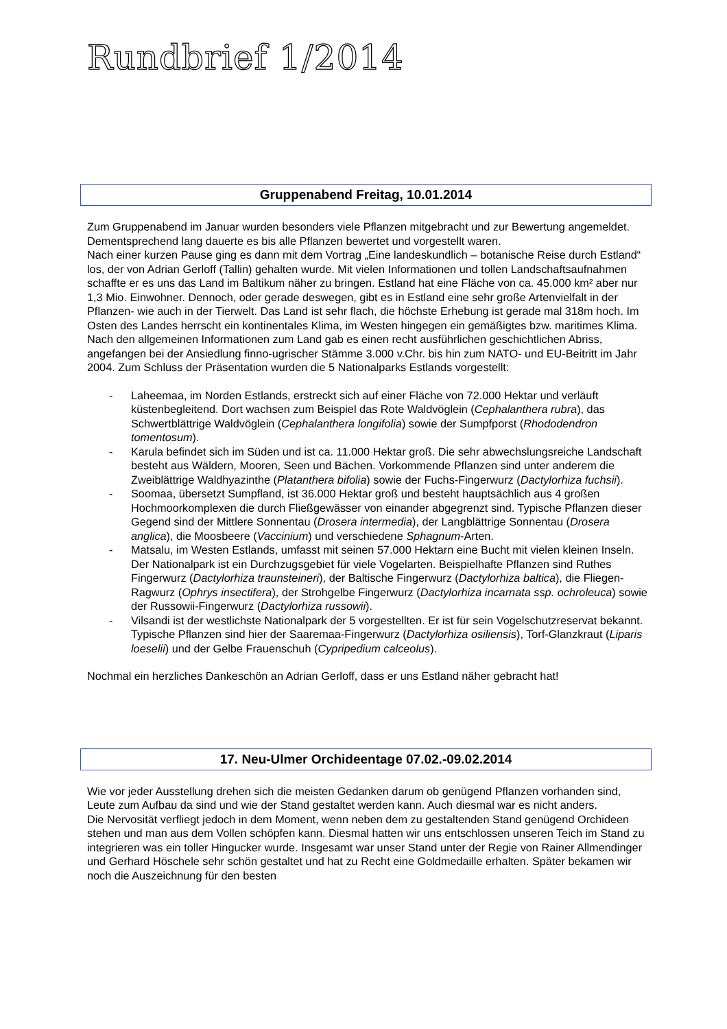Rundbrief 1/2014
Gruppenabend Freitag, 10.01.2014
Zum Gruppenabend im Januar wurden besonders viele Pflanzen mitgebracht und zur Bewertung angemeldet.
Dementsprechend lang dauerte es bis alle Pflanzen bewertet und vorgestellt waren.
Nach einer kurzen Pause ging es dann mit dem Vortrag „Eine landeskundlich – botanische Reise durch Estland“ los, der von Adrian Gerloff (Tallin) gehalten wurde. Mit vielen Informationen und tollen Landschaftsaufnahmen schaffte er es uns das Land im Baltikum näher zu bringen. Estland hat eine Fläche von ca. 45.000 km² aber nur 1,3 Mio. Einwohner. Dennoch, oder gerade deswegen, gibt es in Estland eine sehr große Artenvielfalt in der Pflanzen- wie auch in der Tierwelt. Das Land ist sehr flach, die höchste Erhebung ist gerade mal 318m hoch. Im Osten des Landes herrscht ein kontinentales Klima, im Westen hingegen ein gemäßigtes bzw. maritimes Klima. Nach den allgemeinen Informationen zum Land gab es einen recht ausführlichen geschichtlichen Abriss, angefangen bei der Ansiedlung finno-ugrischer Stämme 3.000 v.Chr. bis hin zum NATO- und EU-Beitritt im Jahr 2004. Zum Schluss der Präsentation wurden die 5 Nationalparks Estlands vorgestellt:
- Laheemaa, im Norden Estlands, erstreckt sich auf einer Fläche von 72.000 Hektar und verläuft küstenbegleitend. Dort wachsen zum Beispiel das Rote Waldvöglein (Cephalanthera rubra), das Schwertblättrige Waldvöglein (Cephalanthera longifolia) sowie der Sumpfporst (Rhododendron tomentosum).
- Karula befindet sich im Süden und ist ca. 11.000 Hektar groß. Die sehr abwechslungsreiche Landschaft besteht aus Wäldern, Mooren, Seen und Bächen. Vorkommende Pflanzen sind unter anderem die Zweiblättrige Waldhyazinthe (Platanthera bifolia) sowie der Fuchs-Fingerwurz (Dactylorhiza fuchsii).
- Soomaa, übersetzt Sumpfland, ist 36.000 Hektar groß und besteht hauptsächlich aus 4 großen Hochmoorkomplexen die durch Fließgewässer von einander abgegrenzt sind. Typische Pflanzen dieser Gegend sind der Mittlere Sonnentau (Drosera intermedia), der Langblättrige Sonnentau (Drosera anglica), die Moosbeere (Vaccinium) und verschiedene Sphagnum-Arten.
- Matsalu, im Westen Estlands, umfasst mit seinen 57.000 Hektarn eine Bucht mit vielen kleinen Inseln. Der Nationalpark ist ein Durchzugsgebiet für viele Vogelarten. Beispielhafte Pflanzen sind Ruthes Fingerwurz (Dactylorhiza traunsteineri), der Baltische Fingerwurz (Dactylorhiza baltica), die Fliegen-Ragwurz (Ophrys insectifera), der Strohgelbe Fingerwurz (Dactylorhiza incarnata ssp. ochroleuca) sowie der Russowii-Fingerwurz (Dactylorhiza russowii).
- Vilsandi ist der westlichste Nationalpark der 5 vorgestellten. Er ist für sein Vogelschutzreservat bekannt. Typische Pflanzen sind hier der Saaremaa-Fingerwurz (Dactylorhiza osiliensis), Torf-Glanzkraut (Liparis loeselii) und der Gelbe Frauenschuh (Cypripedium calceolus).
Nochmal ein herzliches Dankeschön an Adrian Gerloff, dass er uns Estland näher gebracht hat!
17. Neu-Ulmer Orchideentage 07.02.-09.02.2014
Wie vor jeder Ausstellung drehen sich die meisten Gedanken darum ob genügend Pflanzen vorhanden sind, Leute zum Aufbau da sind und wie der Stand gestaltet werden kann. Auch diesmal war es nicht anders.
Die Nervosität verfliegt jedoch in dem Moment, wenn neben dem zu gestaltenden Stand genügend Orchideen stehen und man aus dem Vollen schöpfen kann. Diesmal hatten wir uns entschlossen unseren Teich im Stand zu integrieren was ein toller Hingucker wurde. Insgesamt war unser Stand unter der Regie von Rainer Allmendinger und Gerhard Höschele sehr schön gestaltet und hat zu Recht eine Goldmedaille erhalten. Später bekamen wir noch die Auszeichnung für den besten